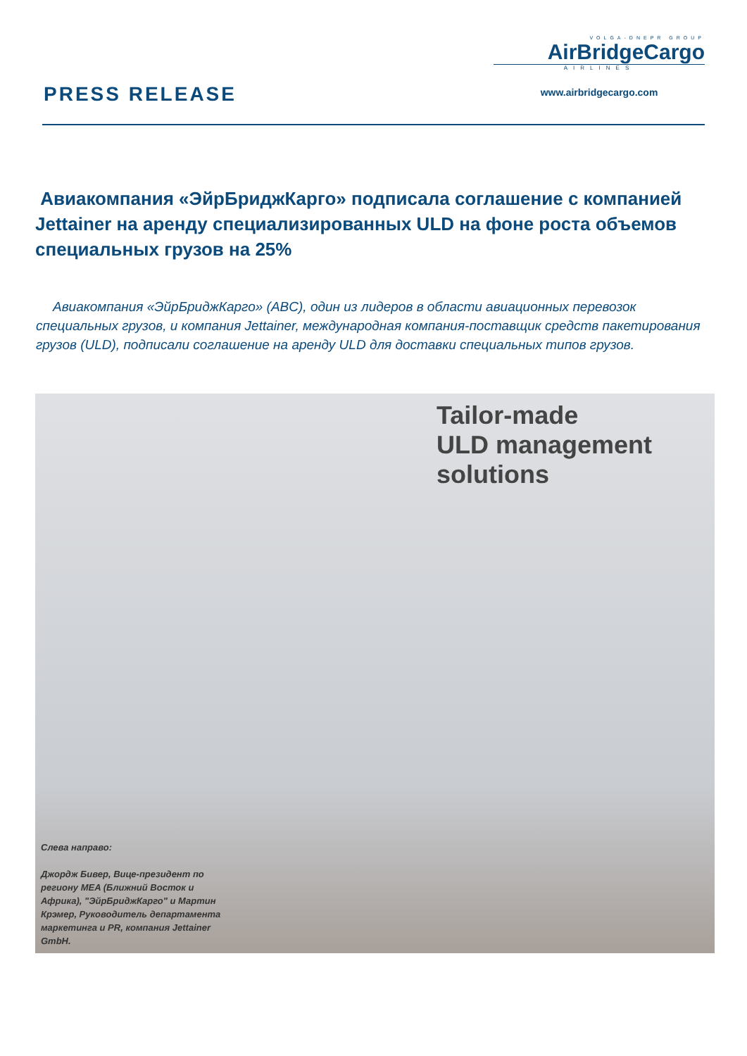PRESS RELEASE
VOLGA-DNEPR GROUP
AirBridgeCargo
AIRLINES
www.airbridgecargo.com
Авиакомпания «ЭйрБриджКарго» подписала соглашение с компанией Jettainer на аренду специализированных ULD на фоне роста объемов специальных грузов на 25%
Авиакомпания «ЭйрБриджКарго» (ABC), один из лидеров в области авиационных перевозок специальных грузов, и компания Jettainer, международная компания-поставщик средств пакетирования грузов (ULD), подписали соглашение на аренду ULD для доставки специальных типов грузов.
Tailor-made
ULD management solutions
Слева направо:
Джордж Бивер, Вице-президент по региону MEA (Ближний Восток и Африка), "ЭйрБриджКарго" и Мартин Крэмер, Руководитель департамента маркетинга и PR, компания Jettainer GmbH.